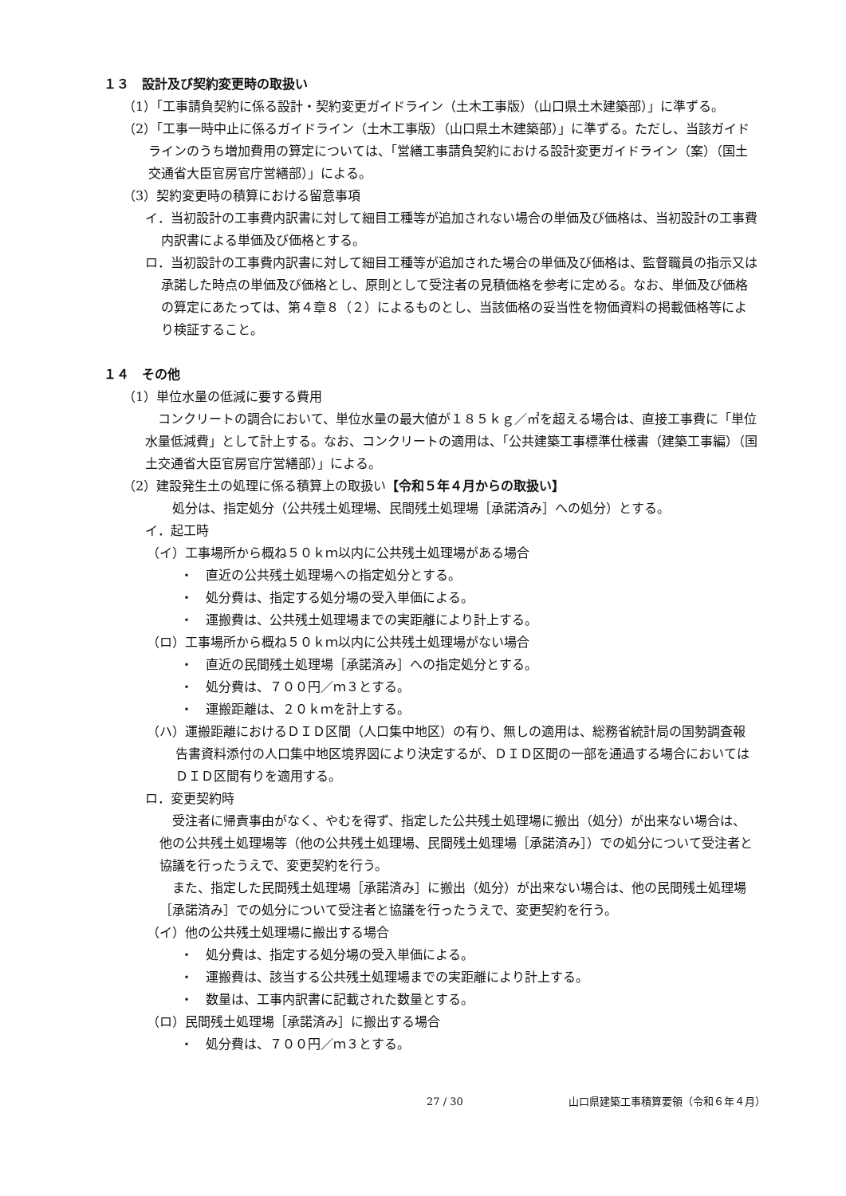１３　設計及び契約変更時の取扱い
（1）「工事請負契約に係る設計・契約変更ガイドライン（土木工事版）（山口県土木建築部）」に準ずる。
（2）「工事一時中止に係るガイドライン（土木工事版）（山口県土木建築部）」に準ずる。ただし、当該ガイドラインのうち増加費用の算定については、「営繕工事請負契約における設計変更ガイドライン（案）（国土交通省大臣官房官庁営繕部）」による。
（3）契約変更時の積算における留意事項
イ．当初設計の工事費内訳書に対して細目工種等が追加されない場合の単価及び価格は、当初設計の工事費内訳書による単価及び価格とする。
ロ．当初設計の工事費内訳書に対して細目工種等が追加された場合の単価及び価格は、監督職員の指示又は承諾した時点の単価及び価格とし、原則として受注者の見積価格を参考に定める。なお、単価及び価格の算定にあたっては、第４章８（２）によるものとし、当該価格の妥当性を物価資料の掲載価格等により検証すること。
１４　その他
（1）単位水量の低減に要する費用
コンクリートの調合において、単位水量の最大値が１８５ｋｇ／㎥を超える場合は、直接工事費に「単位水量低減費」として計上する。なお、コンクリートの適用は、「公共建築工事標準仕様書（建築工事編）（国土交通省大臣官房官庁営繕部）」による。
（2）建設発生土の処理に係る積算上の取扱い【令和５年４月からの取扱い】
処分は、指定処分（公共残土処理場、民間残土処理場［承諾済み］への処分）とする。
イ．起工時
（イ）工事場所から概ね５０ｋｍ以内に公共残土処理場がある場合
・　直近の公共残土処理場への指定処分とする。
・　処分費は、指定する処分場の受入単価による。
・　運搬費は、公共残土処理場までの実距離により計上する。
（ロ）工事場所から概ね５０ｋｍ以内に公共残土処理場がない場合
・　直近の民間残土処理場［承諾済み］への指定処分とする。
・　処分費は、７００円／ｍ３とする。
・　運搬距離は、２０ｋｍを計上する。
（ハ）運搬距離におけるＤＩＤ区間（人口集中地区）の有り、無しの適用は、総務省統計局の国勢調査報告書資料添付の人口集中地区境界図により決定するが、ＤＩＤ区間の一部を通過する場合においてはＤＩＤ区間有りを適用する。
ロ．変更契約時
受注者に帰責事由がなく、やむを得ず、指定した公共残土処理場に搬出（処分）が出来ない場合は、他の公共残土処理場等（他の公共残土処理場、民間残土処理場［承諾済み］）での処分について受注者と協議を行ったうえで、変更契約を行う。
また、指定した民間残土処理場［承諾済み］に搬出（処分）が出来ない場合は、他の民間残土処理場［承諾済み］での処分について受注者と協議を行ったうえで、変更契約を行う。
（イ）他の公共残土処理場に搬出する場合
・　処分費は、指定する処分場の受入単価による。
・　運搬費は、該当する公共残土処理場までの実距離により計上する。
・　数量は、工事内訳書に記載された数量とする。
（ロ）民間残土処理場［承諾済み］に搬出する場合
・　処分費は、７００円／ｍ３とする。
27 / 30 山口県建築工事積算要領（令和６年４月）